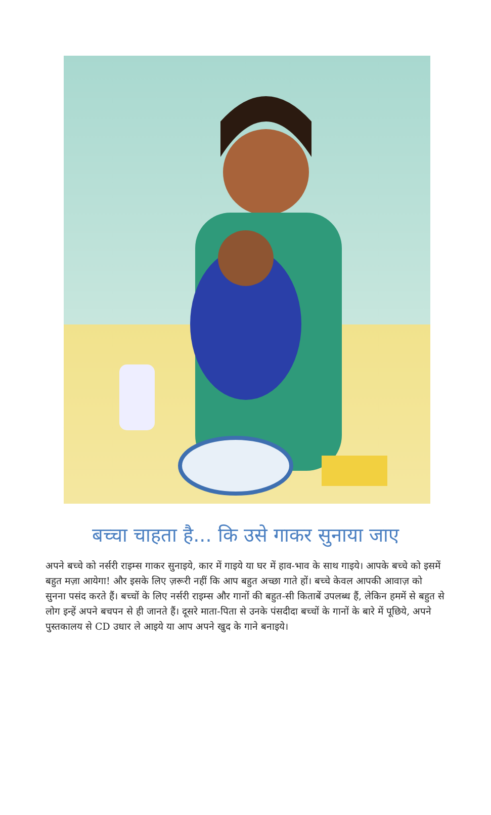बच्चा चाहता है... कि उसे गाकर सुनाया जाए
अपने बच्चे को नर्सरी राइम्स गाकर सुनाइये, कार में गाइये या घर में हाव-भाव के साथ गाइये। आपके बच्चे को इसमें बहुत मज़ा आयेगा! और इसके लिए ज़रूरी नहीं कि आप बहुत अच्छा गाते हों। बच्चे केवल आपकी आवाज़ को सुनना पसंद करते हैं। बच्चों के लिए नर्सरी राइम्स और गानों की बहुत-सी किताबें उपलब्ध हैं, लेकिन हममें से बहुत से लोग इन्हें अपने बचपन से ही जानते हैं। दूसरे माता-पिता से उनके पंसदीदा बच्चों के गानों के बारे में पूछिये, अपने पुस्तकालय से CD उधार ले आइये या आप अपने खुद के गाने बनाइये।